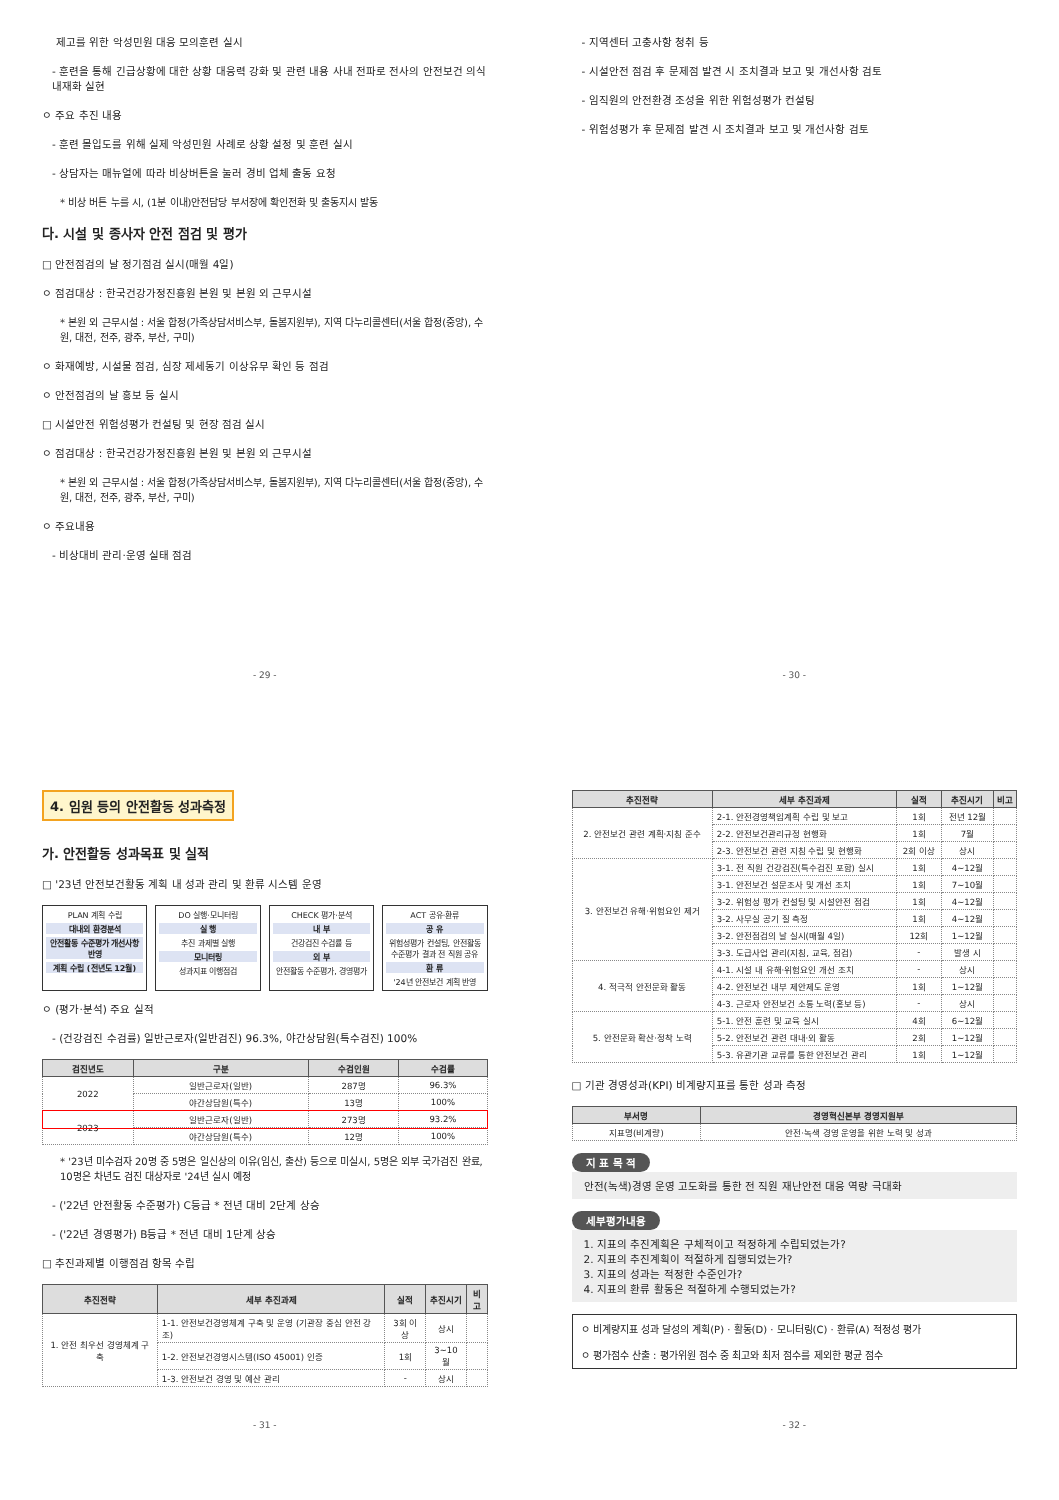제고를 위한 악성민원 대응 모의훈련 실시
- 훈련을 통해 긴급상황에 대한 상황 대응력 강화 및 관련 내용 사내 전파로 전사의 안전보건 의식 내재화 실현
ㅇ 주요 추진 내용
- 훈련 몰입도를 위해 실제 악성민원 사례로 상황 설정 및 훈련 실시
- 상담자는 매뉴얼에 따라 비상버튼을 눌러 경비 업체 출동 요청
* 비상 버튼 누를 시, (1분 이내)안전담당 부서장에 확인전화 및 출동지시 발동
다. 시설 및 종사자 안전 점검 및 평가
□ 안전점검의 날 정기점검 실시(매월 4일)
ㅇ 점검대상 : 한국건강가정진흥원 본원 및 본원 외 근무시설
* 본원 외 근무시설 : 서울 합정(가족상담서비스부, 돌봄지원부), 지역 다누리콜센터(서울 합정(중앙), 수원, 대전, 전주, 광주, 부산, 구미)
ㅇ 화재예방, 시설물 점검, 심장 제세동기 이상유무 확인 등 점검
ㅇ 안전점검의 날 홍보 등 실시
□ 시설안전 위험성평가 컨설팅 및 현장 점검 실시
ㅇ 점검대상 : 한국건강가정진흥원 본원 및 본원 외 근무시설
* 본원 외 근무시설 : 서울 합정(가족상담서비스부, 돌봄지원부), 지역 다누리콜센터(서울 합정(중앙), 수원, 대전, 전주, 광주, 부산, 구미)
ㅇ 주요내용
- 비상대비 관리·운영 실태 점검
- 29 -
- 지역센터 고충사항 청취 등
- 시설안전 점검 후 문제점 발견 시 조치결과 보고 및 개선사항 검토
- 임직원의 안전환경 조성을 위한 위험성평가 컨설팅
- 위험성평가 후 문제점 발견 시 조치결과 보고 및 개선사항 검토
- 30 -
4. 임원 등의 안전활동 성과측정
가. 안전활동 성과목표 및 실적
□ '23년 안전보건활동 계획 내 성과 관리 및 환류 시스템 운영
PLAN 계획 수립
대내외 환경분석
안전활동 수준평가 개선사항 반영
계획 수립 (전년도 12월)
DO 실행·모니터링
실 행
추진 과제별 실행
모니터링
성과지표 이행점검
CHECK 평가·분석
내 부
건강검진 수검률 등
외 부
안전활동 수준평가, 경영평가
ACT 공유·환류
공 유
위험성평가 컨설팅, 안전활동 수준평가 결과 전 직원 공유
환 류
'24년 안전보건 계획 반영
ㅇ (평가·분석) 주요 실적
- (건강검진 수검률) 일반근로자(일반검진) 96.3%, 야간상담원(특수검진) 100%
| 검진년도 | 구분 | 수검인원 | 수검률 |
| --- | --- | --- | --- |
| 2022 | 일반근로자(일반) | 287명 | 96.3% |
| | 야간상담원(특수) | 13명 | 100% |
| 2023 | 일반근로자(일반) | 273명 | 93.2% |
| | 야간상담원(특수) | 12명 | 100% |
* '23년 미수검자 20명 중 5명은 일신상의 이유(임신, 출산) 등으로 미실시, 5명은 외부 국가검진 완료, 10명은 차년도 검진 대상자로 '24년 실시 예정
- ('22년 안전활동 수준평가) C등급 * 전년 대비 2단계 상승
- ('22년 경영평가) B등급 * 전년 대비 1단계 상승
□ 추진과제별 이행점검 항목 수립
| 추진전략 | 세부 추진과제 | 실적 | 추진시기 | 비고 |
| --- | --- | --- | --- | --- |
| 1. 안전 최우선 경영체계 구축 | 1-1. 안전보건경영체계 구축 및 운영 (기관장 중심 안전 강조) | 3회 이상 | 상시 | |
| | 1-2. 안전보건경영시스템(ISO 45001) 인증 | 1회 | 3~10월 | |
| | 1-3. 안전보건 경영 및 예산 관리 | - | 상시 | |
- 31 -
| 추진전략 | 세부 추진과제 | 실적 | 추진시기 | 비고 |
| --- | --- | --- | --- | --- |
| 2. 안전보건 관련 계획·지침 준수 | 2-1. 안전경영책임계획 수립 및 보고 | 1회 | 전년 12월 | |
| | 2-2. 안전보건관리규정 현행화 | 1회 | 7월 | |
| | 2-3. 안전보건 관련 지침 수립 및 현행화 | 2회 이상 | 상시 | |
| 3. 안전보건 유해·위험요인 제거 | 3-1. 전 직원 건강검진(특수검진 포함) 실시 | 1회 | 4~12월 | |
| | 3-1. 안전보건 설문조사 및 개선 조치 | 1회 | 7~10월 | |
| | 3-2. 위험성 평가 컨설팅 및 시설안전 점검 | 1회 | 4~12월 | |
| | 3-2. 사무실 공기 질 측정 | 1회 | 4~12월 | |
| | 3-2. 안전점검의 날 실시(매월 4일) | 12회 | 1~12월 | |
| | 3-3. 도급사업 관리(지침, 교육, 점검) | - | 발생 시 | |
| 4. 적극적 안전문화 활동 | 4-1. 시설 내 유해·위험요인 개선 조치 | - | 상시 | |
| | 4-2. 안전보건 내부 제안제도 운영 | 1회 | 1~12월 | |
| | 4-3. 근로자 안전보건 소통 노력(홍보 등) | - | 상시 | |
| 5. 안전문화 확산·정착 노력 | 5-1. 안전 훈련 및 교육 실시 | 4회 | 6~12월 | |
| | 5-2. 안전보건 관련 대내·외 활동 | 2회 | 1~12월 | |
| | 5-3. 유관기관 교류를 통한 안전보건 관리 | 1회 | 1~12월 | |
□ 기관 경영성과(KPI) 비계량지표를 통한 성과 측정
| 부서명 | 경영혁신본부 경영지원부 |
| --- | --- |
| 지표명(비계량) | 안전·녹색 경영 운영을 위한 노력 및 성과 |
지 표 목 적
안전(녹색)경영 운영 고도화를 통한 전 직원 재난안전 대응 역량 극대화
세부평가내용
1. 지표의 추진계획은 구체적이고 적정하게 수립되었는가?
2. 지표의 추진계획이 적절하게 집행되었는가?
3. 지표의 성과는 적정한 수준인가?
4. 지표의 환류 활동은 적절하게 수행되었는가?
ㅇ 비계량지표 성과 달성의 계획(P) · 활동(D) · 모니터링(C) · 환류(A) 적정성 평가
ㅇ 평가점수 산출 : 평가위원 점수 중 최고와 최저 점수를 제외한 평균 점수
- 32 -